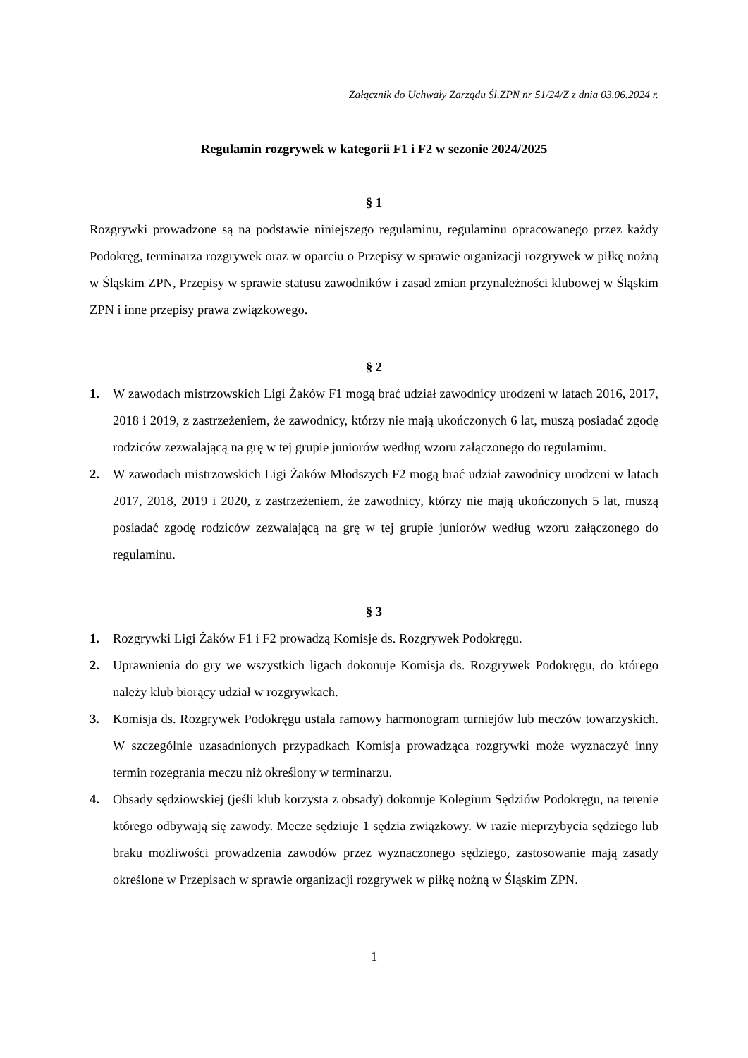Załącznik do Uchwały Zarządu Śl.ZPN nr 51/24/Z z dnia 03.06.2024 r.
Regulamin rozgrywek w kategorii F1 i F2 w sezonie 2024/2025
§ 1
Rozgrywki prowadzone są na podstawie niniejszego regulaminu, regulaminu opracowanego przez każdy Podokręg, terminarza rozgrywek oraz w oparciu o Przepisy w sprawie organizacji rozgrywek w piłkę nożną w Śląskim ZPN, Przepisy w sprawie statusu zawodników i zasad zmian przynależności klubowej w Śląskim ZPN i inne przepisy prawa związkowego.
§ 2
1. W zawodach mistrzowskich Ligi Żaków F1 mogą brać udział zawodnicy urodzeni w latach 2016, 2017, 2018 i 2019, z zastrzeżeniem, że zawodnicy, którzy nie mają ukończonych 6 lat, muszą posiadać zgodę rodziców zezwalającą na grę w tej grupie juniorów według wzoru załączonego do regulaminu.
2. W zawodach mistrzowskich Ligi Żaków Młodszych F2 mogą brać udział zawodnicy urodzeni w latach 2017, 2018, 2019 i 2020, z zastrzeżeniem, że zawodnicy, którzy nie mają ukończonych 5 lat, muszą posiadać zgodę rodziców zezwalającą na grę w tej grupie juniorów według wzoru załączonego do regulaminu.
§ 3
1. Rozgrywki Ligi Żaków F1 i F2 prowadzą Komisje ds. Rozgrywek Podokręgu.
2. Uprawnienia do gry we wszystkich ligach dokonuje Komisja ds. Rozgrywek Podokręgu, do którego należy klub biorący udział w rozgrywkach.
3. Komisja ds. Rozgrywek Podokręgu ustala ramowy harmonogram turniejów lub meczów towarzyskich. W szczególnie uzasadnionych przypadkach Komisja prowadząca rozgrywki może wyznaczyć inny termin rozegrania meczu niż określony w terminarzu.
4. Obsady sędziowskiej (jeśli klub korzysta z obsady) dokonuje Kolegium Sędziów Podokręgu, na terenie którego odbywają się zawody. Mecze sędziuje 1 sędzia związkowy. W razie nieprzybycia sędziego lub braku możliwości prowadzenia zawodów przez wyznaczonego sędziego, zastosowanie mają zasady określone w Przepisach w sprawie organizacji rozgrywek w piłkę nożną w Śląskim ZPN.
1